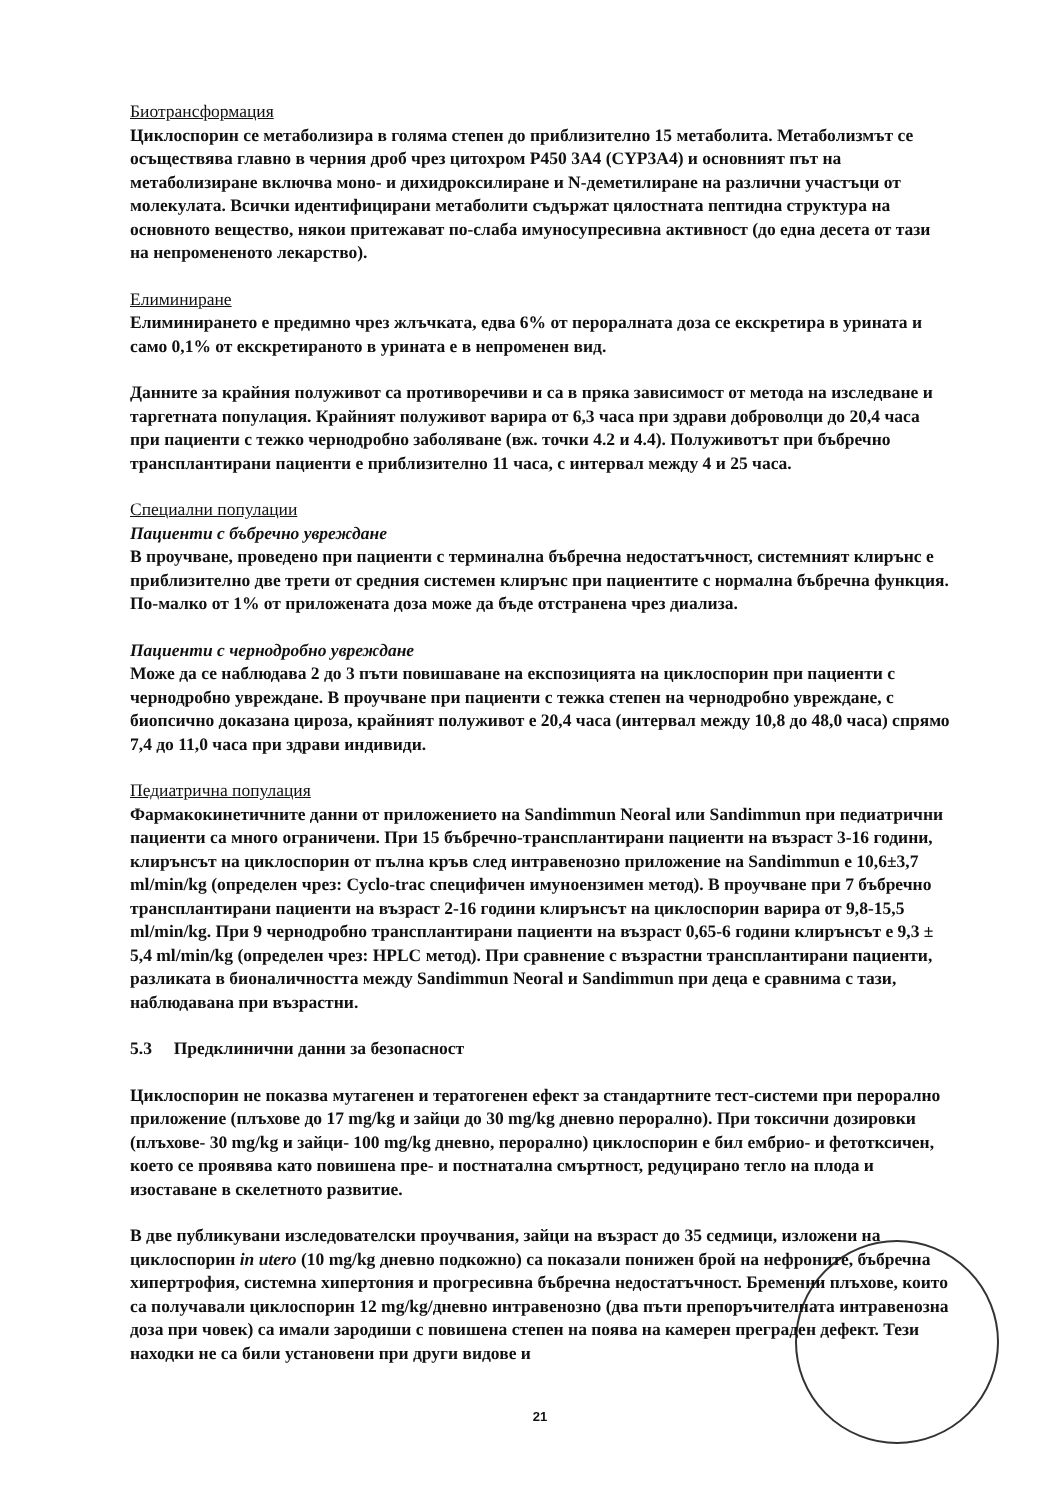Биотрансформация
Циклоспорин се метаболизира в голяма степен до приблизително 15 метаболита. Метаболизмът се осъществява главно в черния дроб чрез цитохром P450 3A4 (CYP3A4) и основният път на метаболизиране включва моно- и дихидроксилиране и N-деметилиране на различни участъци от молекулата. Всички идентифицирани метаболити съдържат цялостната пептидна структура на основното вещество, някои притежават по-слаба имуносупресивна активност (до една десета от тази на непромененото лекарство).
Елиминиране
Елиминирането е предимно чрез жлъчката, едва 6% от пероралната доза се екскретира в урината и само 0,1% от екскретираното в урината е в непроменен вид.
Данните за крайния полуживот са противоречиви и са в пряка зависимост от метода на изследване и таргетната популация. Крайният полуживот варира от 6,3 часа при здрави доброволци до 20,4 часа при пациенти с тежко чернодробно заболяване (вж. точки 4.2 и 4.4). Полуживотът при бъбречно трансплантирани пациенти е приблизително 11 часа, с интервал между 4 и 25 часа.
Специални популации
Пациенти с бъбречно увреждане
В проучване, проведено при пациенти с терминална бъбречна недостатъчност, системният клирънс е приблизително две трети от средния системен клирънс при пациентите с нормална бъбречна функция. По-малко от 1% от приложената доза може да бъде отстранена чрез диализа.
Пациенти с чернодробно увреждане
Може да се наблюдава 2 до 3 пъти повишаване на експозицията на циклоспорин при пациенти с чернодробно увреждане. В проучване при пациенти с тежка степен на чернодробно увреждане, с биопсично доказана цироза, крайният полуживот е 20,4 часа (интервал между 10,8 до 48,0 часа) спрямо 7,4 до 11,0 часа при здрави индивиди.
Педиатрична популация
Фармакокинетичните данни от приложението на Sandimmun Neoral или Sandimmun при педиатрични пациенти са много ограничени. При 15 бъбречно-трансплантирани пациенти на възраст 3-16 години, клирънсът на циклоспорин от пълна кръв след интравенозно приложение на Sandimmun е 10,6±3,7 ml/min/kg (определен чрез: Cyclo-trac специфичен имуноензимен метод). В проучване при 7 бъбречно трансплантирани пациенти на възраст 2-16 години клирънсът на циклоспорин варира от 9,8-15,5 ml/min/kg. При 9 чернодробно трансплантирани пациенти на възраст 0,65-6 години клирънсът е 9,3 ± 5,4 ml/min/kg (определен чрез: HPLC метод). При сравнение с възрастни трансплантирани пациенти, разликата в бионаличността между Sandimmun Neoral и Sandimmun при деца е сравнима с тази, наблюдавана при възрастни.
5.3 Предклинични данни за безопасност
Циклоспорин не показва мутагенен и тератогенен ефект за стандартните тест-системи при перорално приложение (плъхове до 17 mg/kg и зайци до 30 mg/kg дневно перорално). При токсични дозировки (плъхове- 30 mg/kg и зайци- 100 mg/kg дневно, перорално) циклоспорин е бил ембрио- и фетотксичен, което се проявява като повишена пре- и постнатална смъртност, редуцирано тегло на плода и изоставане в скелетното развитие.
В две публикувани изследователски проучвания, зайци на възраст до 35 седмици, изложени на циклоспорин in utero (10 mg/kg дневно подкожно) са показали понижен брой на нефроните, бъбречна хипертрофия, системна хипертония и прогресивна бъбречна недостатъчност. Бременни плъхове, които са получавали циклоспорин 12 mg/kg/дневно интравенозно (два пъти препоръчителната интравенозна доза при човек) са имали зародиши с повишена степен на поява на камерен преграден дефект. Тези находки не са били установени при други видове и
21